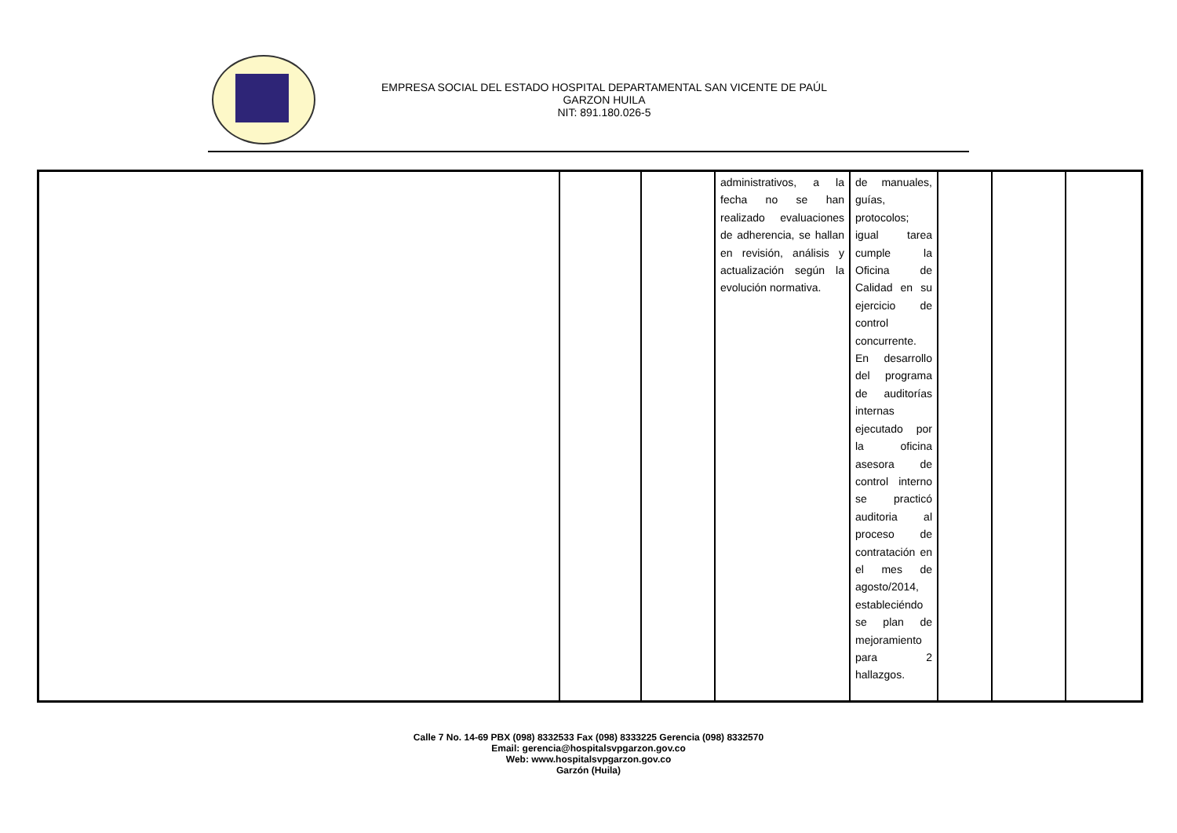EMPRESA SOCIAL DEL ESTADO HOSPITAL DEPARTAMENTAL SAN VICENTE DE PAÚL
GARZON HUILA
NIT: 891.180.026-5
| | | | administrativos, a la fecha no se han realizado evaluaciones de adherencia, se hallan en revisión, análisis y actualización según la evolución normativa. | de manuales, guías, protocolos; igual tarea cumple la Oficina de Calidad en su ejercicio de control concurrente. En desarrollo del programa de auditorías internas ejecutado por la oficina asesora de control interno se practicó auditoria al proceso de contratación en el mes de agosto/2014, estableciéndo se plan de mejoramiento para 2 hallazgos. | | | |
Calle 7 No. 14-69 PBX (098) 8332533 Fax (098) 8333225 Gerencia (098) 8332570
Email: gerencia@hospitalsvpgarzon.gov.co
Web: www.hospitalsvpgarzon.gov.co
Garzón (Huila)